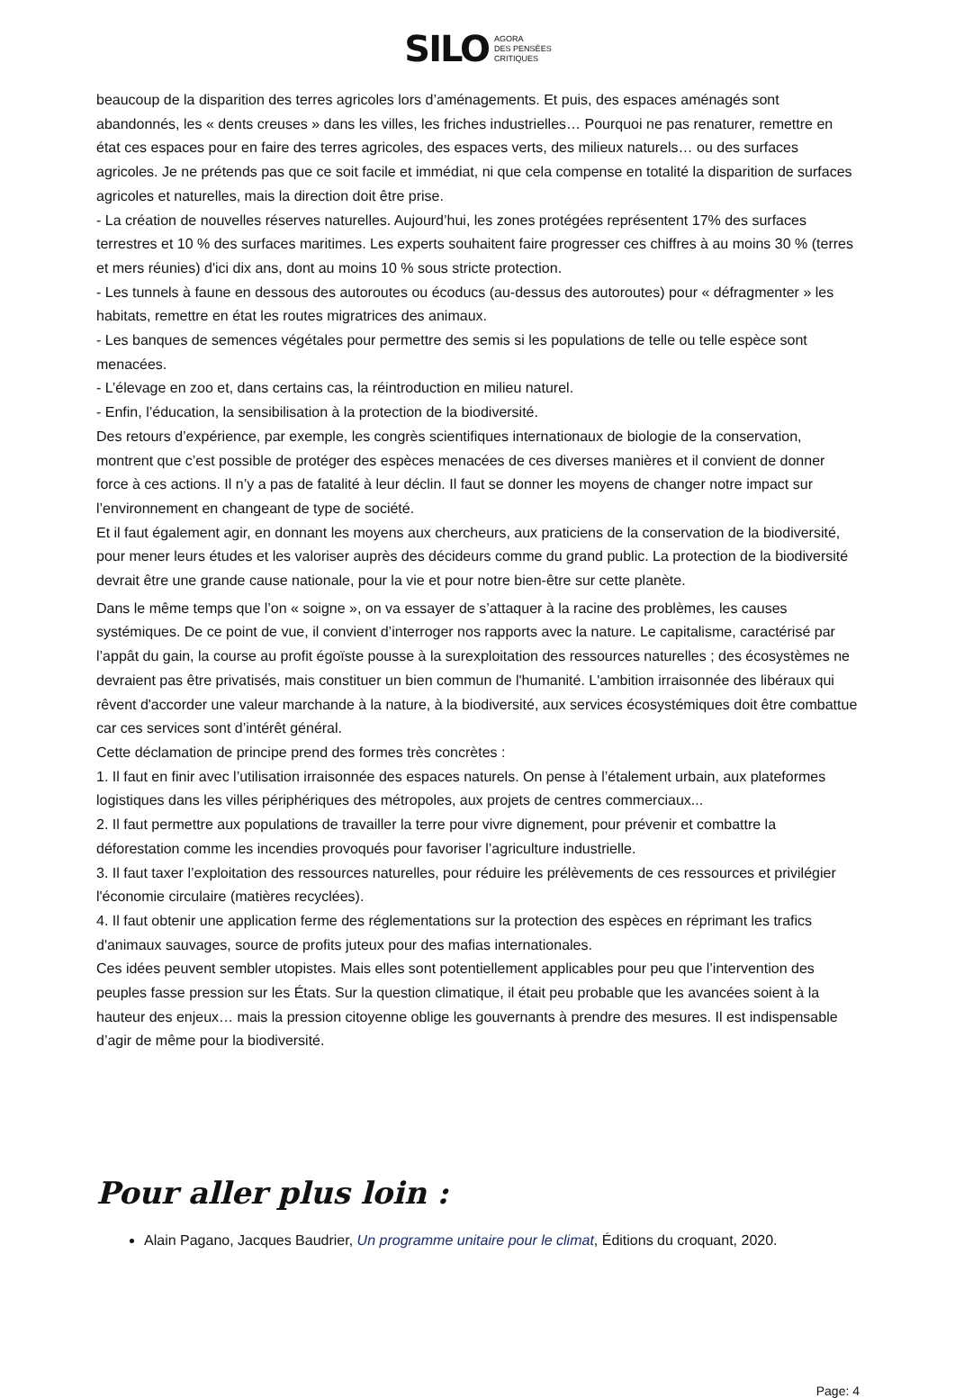SILO AGORA
DES PENSÉES
CRITIQUES
beaucoup de la disparition des terres agricoles lors d’aménagements. Et puis, des espaces aménagés sont abandonnés, les « dents creuses » dans les villes, les friches industrielles… Pourquoi ne pas renaturer, remettre en état ces espaces pour en faire des terres agricoles, des espaces verts, des milieux naturels… ou des surfaces agricoles. Je ne prétends pas que ce soit facile et immédiat, ni que cela compense en totalité la disparition de surfaces agricoles et naturelles, mais la direction doit être prise.
- La création de nouvelles réserves naturelles. Aujourd’hui, les zones protégées représentent 17% des surfaces terrestres et 10 % des surfaces maritimes. Les experts souhaitent faire progresser ces chiffres à au moins 30 % (terres et mers réunies) d'ici dix ans, dont au moins 10 % sous stricte protection.
- Les tunnels à faune en dessous des autoroutes ou écoducs (au-dessus des autoroutes) pour « défragmenter » les habitats, remettre en état les routes migratrices des animaux.
- Les banques de semences végétales pour permettre des semis si les populations de telle ou telle espèce sont menacées.
- L’élevage en zoo et, dans certains cas, la réintroduction en milieu naturel.
- Enfin, l’éducation, la sensibilisation à la protection de la biodiversité.
Des retours d’expérience, par exemple, les congrès scientifiques internationaux de biologie de la conservation, montrent que c’est possible de protéger des espèces menacées de ces diverses manières et il convient de donner force à ces actions. Il n’y a pas de fatalité à leur déclin. Il faut se donner les moyens de changer notre impact sur l’environnement en changeant de type de société.
Et il faut également agir, en donnant les moyens aux chercheurs, aux praticiens de la conservation de la biodiversité, pour mener leurs études et les valoriser auprès des décideurs comme du grand public. La protection de la biodiversité devrait être une grande cause nationale, pour la vie et pour notre bien-être sur cette planète.
Dans le même temps que l’on « soigne », on va essayer de s’attaquer à la racine des problèmes, les causes systémiques. De ce point de vue, il convient d’interroger nos rapports avec la nature. Le capitalisme, caractérisé par l’appât du gain, la course au profit égoïste pousse à la surexploitation des ressources naturelles ; des écosystèmes ne devraient pas être privatisés, mais constituer un bien commun de l'humanité. L'ambition irraisonnée des libéraux qui rêvent d'accorder une valeur marchande à la nature, à la biodiversité, aux services écosystémiques doit être combattue car ces services sont d’intérêt général.
Cette déclamation de principe prend des formes très concrètes :
1. Il faut en finir avec l’utilisation irraisonnée des espaces naturels. On pense à l’étalement urbain, aux plateformes logistiques dans les villes périphériques des métropoles, aux projets de centres commerciaux...
2. Il faut permettre aux populations de travailler la terre pour vivre dignement, pour prévenir et combattre la déforestation comme les incendies provoqués pour favoriser l’agriculture industrielle.
3. Il faut taxer l’exploitation des ressources naturelles, pour réduire les prélèvements de ces ressources et privilégier l'économie circulaire (matières recyclées).
4. Il faut obtenir une application ferme des réglementations sur la protection des espèces en réprimant les trafics d'animaux sauvages, source de profits juteux pour des mafias internationales.
Ces idées peuvent sembler utopistes. Mais elles sont potentiellement applicables pour peu que l’intervention des peuples fasse pression sur les États. Sur la question climatique, il était peu probable que les avancées soient à la hauteur des enjeux… mais la pression citoyenne oblige les gouvernants à prendre des mesures. Il est indispensable d’agir de même pour la biodiversité.
Pour aller plus loin :
Alain Pagano, Jacques Baudrier, Un programme unitaire pour le climat, Éditions du croquant, 2020.
Page: 4